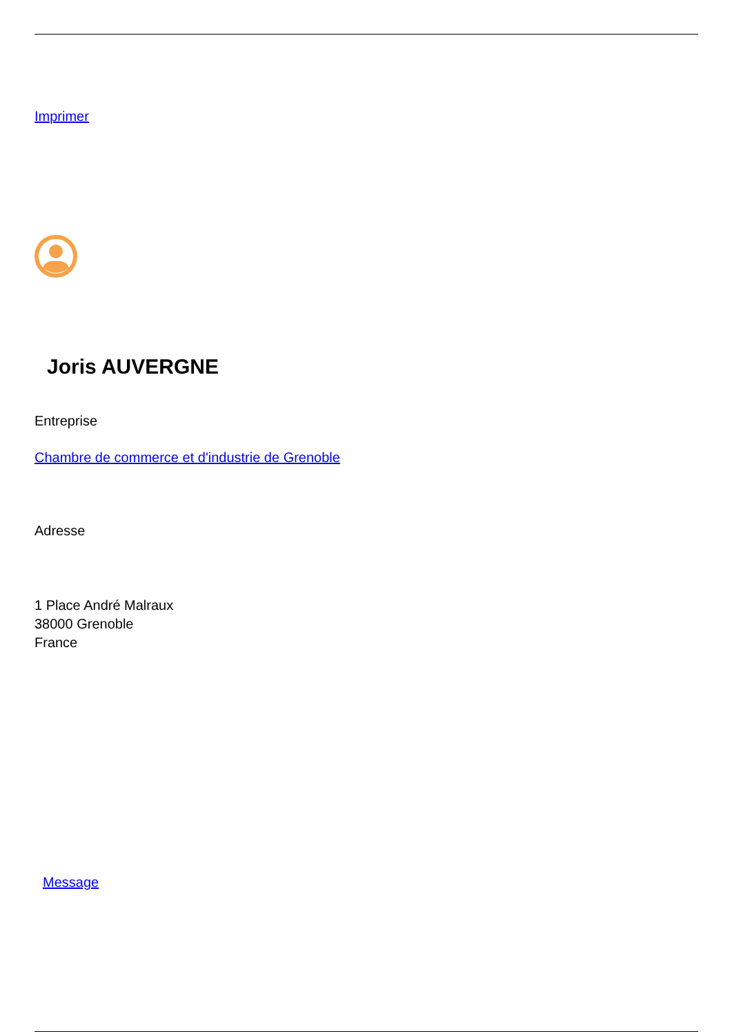Imprimer
Joris AUVERGNE
Entreprise
Chambre de commerce et d'industrie de Grenoble
Adresse
1 Place André Malraux
38000 Grenoble
France
Message